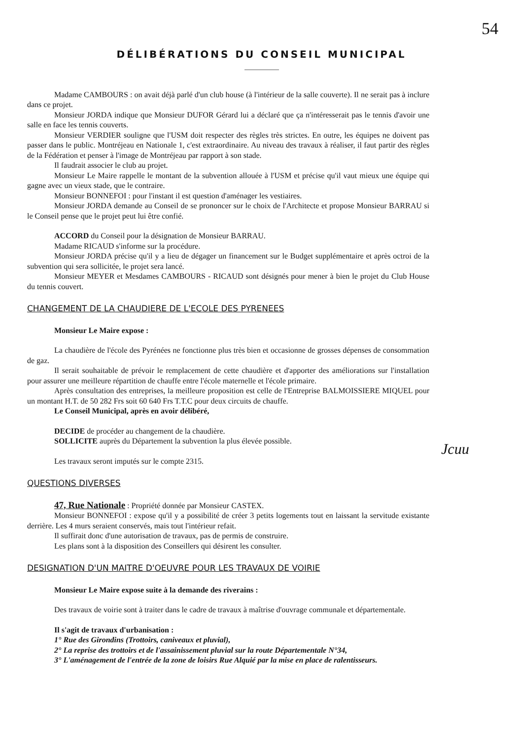54
DÉLIBÉRATIONS DU CONSEIL MUNICIPAL
Madame CAMBOURS : on avait déjà parlé d'un club house (à l'intérieur de la salle couverte). Il ne serait pas à inclure dans ce projet.
Monsieur JORDA indique que Monsieur DUFOR Gérard lui a déclaré que ça n'intéresserait pas le tennis d'avoir une salle en face les tennis couverts.
Monsieur VERDIER souligne que l'USM doit respecter des règles très strictes. En outre, les équipes ne doivent pas passer dans le public. Montréjeau en Nationale 1, c'est extraordinaire. Au niveau des travaux à réaliser, il faut partir des règles de la Fédération et penser à l'image de Montréjeau par rapport à son stade.
Il faudrait associer le club au projet.
Monsieur Le Maire rappelle le montant de la subvention allouée à l'USM et précise qu'il vaut mieux une équipe qui gagne avec un vieux stade, que le contraire.
Monsieur BONNEFOI : pour l'instant il est question d'aménager les vestiaires.
Monsieur JORDA demande au Conseil de se prononcer sur le choix de l'Architecte et propose Monsieur BARRAU si le Conseil pense que le projet peut lui être confié.
ACCORD du Conseil pour la désignation de Monsieur BARRAU.
Madame RICAUD s'informe sur la procédure.
Monsieur JORDA précise qu'il y a lieu de dégager un financement sur le Budget supplémentaire et après octroi de la subvention qui sera sollicitée, le projet sera lancé.
Monsieur MEYER et Mesdames CAMBOURS - RICAUD sont désignés pour mener à bien le projet du Club House du tennis couvert.
CHANGEMENT DE LA CHAUDIERE DE L'ECOLE DES PYRENEES
Monsieur Le Maire expose :
La chaudière de l'école des Pyrénées ne fonctionne plus très bien et occasionne de grosses dépenses de consommation de gaz.
Il serait souhaitable de prévoir le remplacement de cette chaudière et d'apporter des améliorations sur l'installation pour assurer une meilleure répartition de chauffe entre l'école maternelle et l'école primaire.
Après consultation des entreprises, la meilleure proposition est celle de l'Entreprise BALMOISSIERE MIQUEL pour un montant H.T. de 50 282 Frs soit 60 640 Frs T.T.C pour deux circuits de chauffe.
Le Conseil Municipal, après en avoir délibéré,
DECIDE de procéder au changement de la chaudière.
SOLLICITE auprès du Département la subvention la plus élevée possible.
Les travaux seront imputés sur le compte 2315.
QUESTIONS DIVERSES
47, Rue Nationale : Propriété donnée par Monsieur CASTEX.
Monsieur BONNEFOI : expose qu'il y a possibilité de créer 3 petits logements tout en laissant la servitude existante derrière. Les 4 murs seraient conservés, mais tout l'intérieur refait.
Il suffirait donc d'une autorisation de travaux, pas de permis de construire.
Les plans sont à la disposition des Conseillers qui désirent les consulter.
DESIGNATION D'UN MAITRE D'OEUVRE POUR LES TRAVAUX DE VOIRIE
Monsieur Le Maire expose suite à la demande des riverains :
Des travaux de voirie sont à traiter dans le cadre de travaux à maîtrise d'ouvrage communale et départementale.
Il s'agit de travaux d'urbanisation :
1° Rue des Girondins (Trottoirs, caniveaux et pluvial),
2° La reprise des trottoirs et de l'assainissement pluvial sur la route Départementale N°34,
3° L'aménagement de l'entrée de la zone de loisirs Rue Alquié par la mise en place de ralentisseurs.
Jcuu